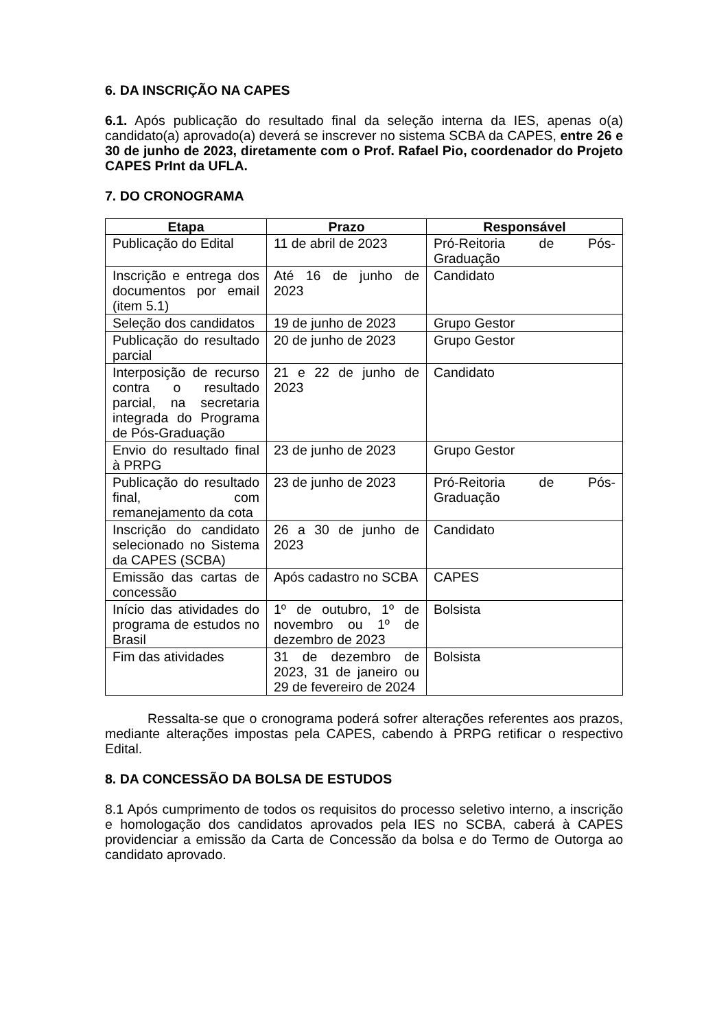6. DA INSCRIÇÃO NA CAPES
6.1. Após publicação do resultado final da seleção interna da IES, apenas o(a) candidato(a) aprovado(a) deverá se inscrever no sistema SCBA da CAPES, entre 26 e 30 de junho de 2023, diretamente com o Prof. Rafael Pio, coordenador do Projeto CAPES PrInt da UFLA.
7. DO CRONOGRAMA
| Etapa | Prazo | Responsável |
| --- | --- | --- |
| Publicação do Edital | 11 de abril de 2023 | Pró-Reitoria de Pós-Graduação |
| Inscrição e entrega dos documentos por email (item 5.1) | Até 16 de junho de 2023 | Candidato |
| Seleção dos candidatos | 19 de junho de 2023 | Grupo Gestor |
| Publicação do resultado parcial | 20 de junho de 2023 | Grupo Gestor |
| Interposição de recurso contra o resultado parcial, na secretaria integrada do Programa de Pós-Graduação | 21 e 22 de junho de 2023 | Candidato |
| Envio do resultado final à PRPG | 23 de junho de 2023 | Grupo Gestor |
| Publicação do resultado final, com remanejamento da cota | 23 de junho de 2023 | Pró-Reitoria de Pós-Graduação |
| Inscrição do candidato selecionado no Sistema da CAPES (SCBA) | 26 a 30 de junho de 2023 | Candidato |
| Emissão das cartas de concessão | Após cadastro no SCBA | CAPES |
| Início das atividades do programa de estudos no Brasil | 1º de outubro, 1º de novembro ou 1º de dezembro de 2023 | Bolsista |
| Fim das atividades | 31 de dezembro de 2023, 31 de janeiro ou 29 de fevereiro de 2024 | Bolsista |
Ressalta-se que o cronograma poderá sofrer alterações referentes aos prazos, mediante alterações impostas pela CAPES, cabendo à PRPG retificar o respectivo Edital.
8. DA CONCESSÃO DA BOLSA DE ESTUDOS
8.1 Após cumprimento de todos os requisitos do processo seletivo interno, a inscrição e homologação dos candidatos aprovados pela IES no SCBA, caberá à CAPES providenciar a emissão da Carta de Concessão da bolsa e do Termo de Outorga ao candidato aprovado.